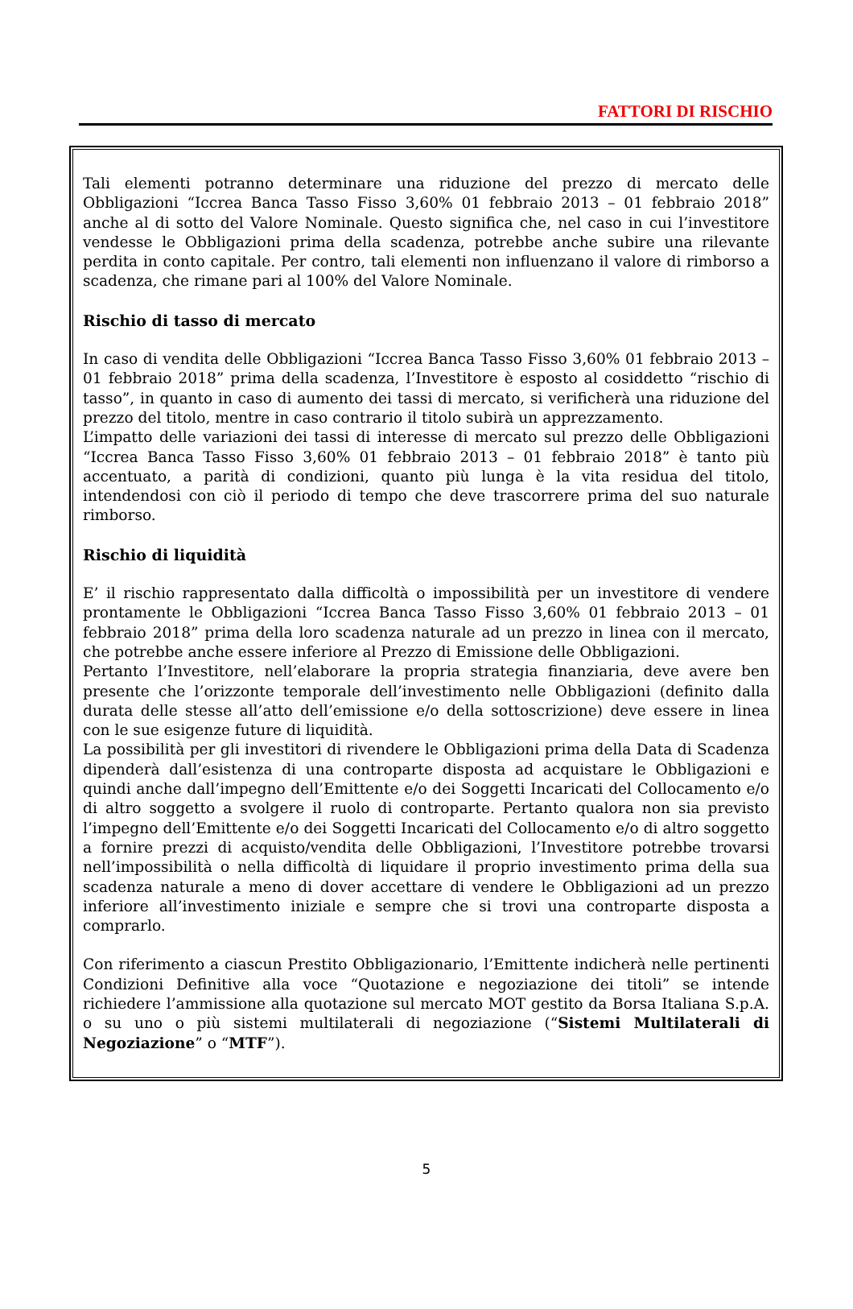FATTORI DI RISCHIO
Tali elementi potranno determinare una riduzione del prezzo di mercato delle Obbligazioni “Iccrea Banca Tasso Fisso 3,60% 01 febbraio 2013 – 01 febbraio 2018” anche al di sotto del Valore Nominale. Questo significa che, nel caso in cui l’investitore vendesse le Obbligazioni prima della scadenza, potrebbe anche subire una rilevante perdita in conto capitale. Per contro, tali elementi non influenzano il valore di rimborso a scadenza, che rimane pari al 100% del Valore Nominale.
Rischio di tasso di mercato
In caso di vendita delle Obbligazioni “Iccrea Banca Tasso Fisso 3,60% 01 febbraio 2013 – 01 febbraio 2018” prima della scadenza, l’Investitore è esposto al cosiddetto “rischio di tasso”, in quanto in caso di aumento dei tassi di mercato, si verificherà una riduzione del prezzo del titolo, mentre in caso contrario il titolo subirà un apprezzamento.
L’impatto delle variazioni dei tassi di interesse di mercato sul prezzo delle Obbligazioni “Iccrea Banca Tasso Fisso 3,60% 01 febbraio 2013 – 01 febbraio 2018” è tanto più accentuato, a parità di condizioni, quanto più lunga è la vita residua del titolo, intendendosi con ciò il periodo di tempo che deve trascorrere prima del suo naturale rimborso.
Rischio di liquidità
E’ il rischio rappresentato dalla difficoltà o impossibilità per un investitore di vendere prontamente le Obbligazioni “Iccrea Banca Tasso Fisso 3,60% 01 febbraio 2013 – 01 febbraio 2018” prima della loro scadenza naturale ad un prezzo in linea con il mercato, che potrebbe anche essere inferiore al Prezzo di Emissione delle Obbligazioni.
Pertanto l’Investitore, nell’elaborare la propria strategia finanziaria, deve avere ben presente che l’orizzonte temporale dell’investimento nelle Obbligazioni (definito dalla durata delle stesse all’atto dell’emissione e/o della sottoscrizione) deve essere in linea con le sue esigenze future di liquidità.
La possibilità per gli investitori di rivendere le Obbligazioni prima della Data di Scadenza dipenderà dall’esistenza di una controparte disposta ad acquistare le Obbligazioni e quindi anche dall’impegno dell’Emittente e/o dei Soggetti Incaricati del Collocamento e/o di altro soggetto a svolgere il ruolo di controparte. Pertanto qualora non sia previsto l’impegno dell’Emittente e/o dei Soggetti Incaricati del Collocamento e/o di altro soggetto a fornire prezzi di acquisto/vendita delle Obbligazioni, l’Investitore potrebbe trovarsi nell’impossibilità o nella difficoltà di liquidare il proprio investimento prima della sua scadenza naturale a meno di dover accettare di vendere le Obbligazioni ad un prezzo inferiore all’investimento iniziale e sempre che si trovi una controparte disposta a comprarlo.
Con riferimento a ciascun Prestito Obbligazionario, l’Emittente indicherà nelle pertinenti Condizioni Definitive alla voce “Quotazione e negoziazione dei titoli” se intende richiedere l’ammissione alla quotazione sul mercato MOT gestito da Borsa Italiana S.p.A. o su uno o più sistemi multilaterali di negoziazione (“Sistemi Multilaterali di Negoziazione” o “MTF”).
5